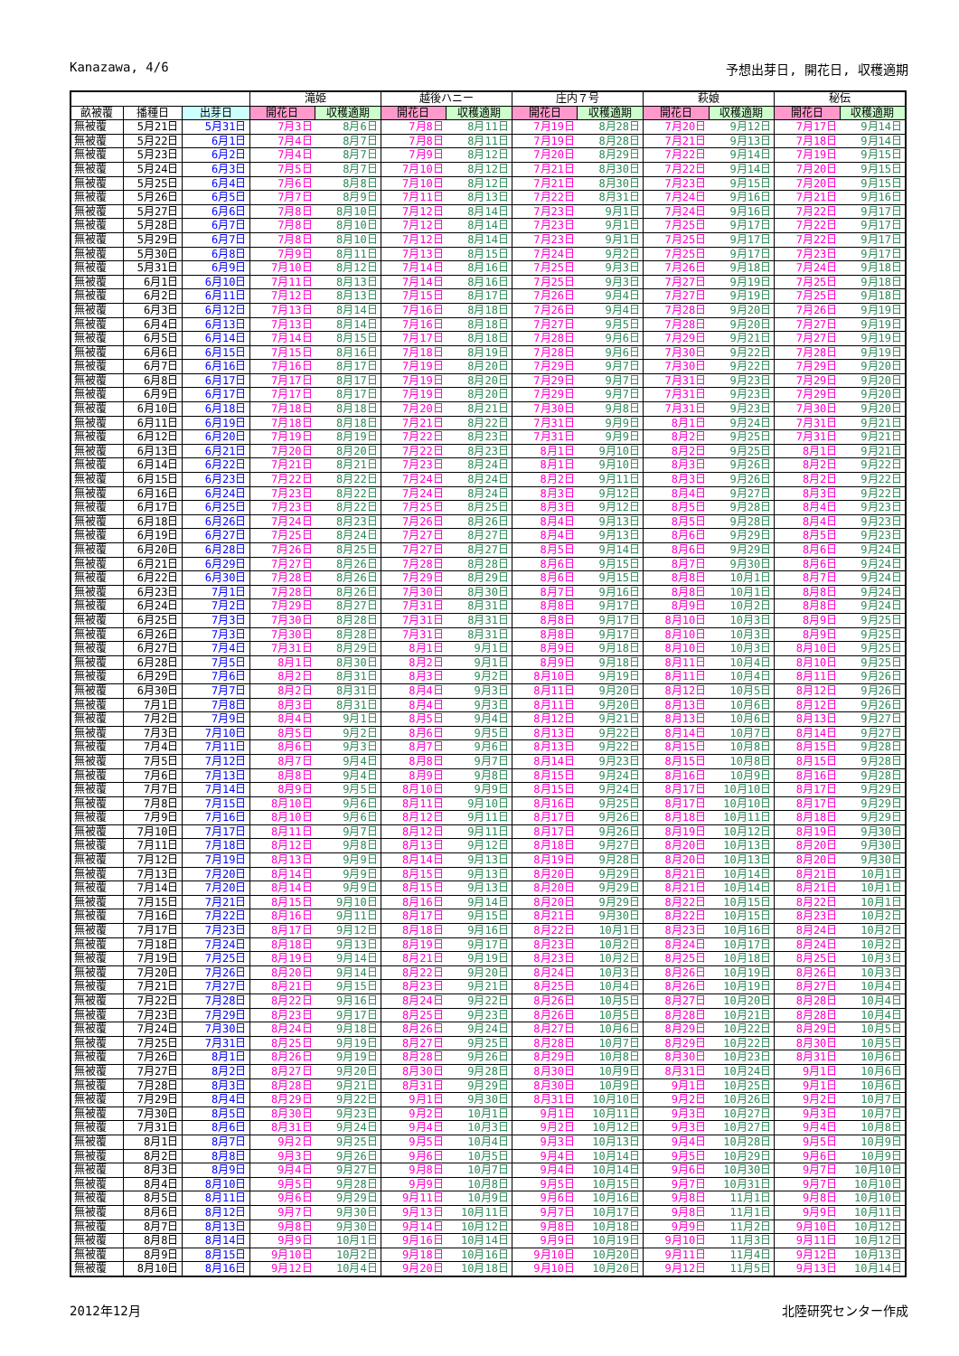Kanazawa, 4/6 予想出芽日, 開花日, 収穫適期
| | | | 滝姫 | | 越後ハニー | | 庄内７号 | | 萩娘 | | 秘伝 | |
| --- | --- | --- | --- | --- | --- | --- | --- | --- | --- | --- | --- | --- |
| 畝被覆 | 播種日 | 出芽日 | 開花日 | 収穫適期 | 開花日 | 収穫適期 | 開花日 | 収穫適期 | 開花日 | 収穫適期 | 開花日 | 収穫適期 |
| 無被覆 | 5月21日 | 5月31日 | 7月3日 | 8月6日 | 7月8日 | 8月11日 | 7月19日 | 8月28日 | 7月20日 | 9月12日 | 7月17日 | 9月14日 |
| 無被覆 | 5月22日 | 6月1日 | 7月4日 | 8月7日 | 7月8日 | 8月11日 | 7月19日 | 8月28日 | 7月21日 | 9月13日 | 7月18日 | 9月14日 |
| 無被覆 | 5月23日 | 6月2日 | 7月4日 | 8月7日 | 7月9日 | 8月12日 | 7月20日 | 8月29日 | 7月22日 | 9月14日 | 7月19日 | 9月15日 |
| 無被覆 | 5月24日 | 6月3日 | 7月5日 | 8月7日 | 7月10日 | 8月12日 | 7月21日 | 8月30日 | 7月22日 | 9月14日 | 7月20日 | 9月15日 |
| 無被覆 | 5月25日 | 6月4日 | 7月6日 | 8月8日 | 7月10日 | 8月12日 | 7月21日 | 8月30日 | 7月23日 | 9月15日 | 7月20日 | 9月15日 |
| 無被覆 | 5月26日 | 6月5日 | 7月7日 | 8月9日 | 7月11日 | 8月13日 | 7月22日 | 8月31日 | 7月24日 | 9月16日 | 7月21日 | 9月16日 |
| 無被覆 | 5月27日 | 6月6日 | 7月8日 | 8月10日 | 7月12日 | 8月14日 | 7月23日 | 9月1日 | 7月24日 | 9月16日 | 7月22日 | 9月17日 |
| 無被覆 | 5月28日 | 6月7日 | 7月8日 | 8月10日 | 7月12日 | 8月14日 | 7月23日 | 9月1日 | 7月25日 | 9月17日 | 7月22日 | 9月17日 |
| 無被覆 | 5月29日 | 6月7日 | 7月8日 | 8月10日 | 7月12日 | 8月14日 | 7月23日 | 9月1日 | 7月25日 | 9月17日 | 7月22日 | 9月17日 |
| 無被覆 | 5月30日 | 6月8日 | 7月9日 | 8月11日 | 7月13日 | 8月15日 | 7月24日 | 9月2日 | 7月25日 | 9月17日 | 7月23日 | 9月17日 |
| 無被覆 | 5月31日 | 6月9日 | 7月10日 | 8月12日 | 7月14日 | 8月16日 | 7月25日 | 9月3日 | 7月26日 | 9月18日 | 7月24日 | 9月18日 |
| 無被覆 | 6月1日 | 6月10日 | 7月11日 | 8月13日 | 7月14日 | 8月16日 | 7月25日 | 9月3日 | 7月27日 | 9月19日 | 7月25日 | 9月18日 |
| 無被覆 | 6月2日 | 6月11日 | 7月12日 | 8月13日 | 7月15日 | 8月17日 | 7月26日 | 9月4日 | 7月27日 | 9月19日 | 7月25日 | 9月18日 |
| 無被覆 | 6月3日 | 6月12日 | 7月13日 | 8月14日 | 7月16日 | 8月18日 | 7月26日 | 9月4日 | 7月28日 | 9月20日 | 7月26日 | 9月19日 |
| 無被覆 | 6月4日 | 6月13日 | 7月13日 | 8月14日 | 7月16日 | 8月18日 | 7月27日 | 9月5日 | 7月28日 | 9月20日 | 7月27日 | 9月19日 |
| 無被覆 | 6月5日 | 6月14日 | 7月14日 | 8月15日 | 7月17日 | 8月18日 | 7月28日 | 9月6日 | 7月29日 | 9月21日 | 7月27日 | 9月19日 |
| 無被覆 | 6月6日 | 6月15日 | 7月15日 | 8月16日 | 7月18日 | 8月19日 | 7月28日 | 9月6日 | 7月30日 | 9月22日 | 7月28日 | 9月19日 |
| 無被覆 | 6月7日 | 6月16日 | 7月16日 | 8月17日 | 7月19日 | 8月20日 | 7月29日 | 9月7日 | 7月30日 | 9月22日 | 7月29日 | 9月20日 |
| 無被覆 | 6月8日 | 6月17日 | 7月17日 | 8月17日 | 7月19日 | 8月20日 | 7月29日 | 9月7日 | 7月31日 | 9月23日 | 7月29日 | 9月20日 |
| 無被覆 | 6月9日 | 6月17日 | 7月17日 | 8月17日 | 7月19日 | 8月20日 | 7月29日 | 9月7日 | 7月31日 | 9月23日 | 7月29日 | 9月20日 |
| 無被覆 | 6月10日 | 6月18日 | 7月18日 | 8月18日 | 7月20日 | 8月21日 | 7月30日 | 9月8日 | 7月31日 | 9月23日 | 7月30日 | 9月20日 |
| 無被覆 | 6月11日 | 6月19日 | 7月18日 | 8月18日 | 7月21日 | 8月22日 | 7月31日 | 9月9日 | 8月1日 | 9月24日 | 7月31日 | 9月21日 |
| 無被覆 | 6月12日 | 6月20日 | 7月19日 | 8月19日 | 7月22日 | 8月23日 | 7月31日 | 9月9日 | 8月2日 | 9月25日 | 7月31日 | 9月21日 |
| 無被覆 | 6月13日 | 6月21日 | 7月20日 | 8月20日 | 7月22日 | 8月23日 | 8月1日 | 9月10日 | 8月2日 | 9月25日 | 8月1日 | 9月21日 |
| 無被覆 | 6月14日 | 6月22日 | 7月21日 | 8月21日 | 7月23日 | 8月24日 | 8月1日 | 9月10日 | 8月3日 | 9月26日 | 8月2日 | 9月22日 |
| 無被覆 | 6月15日 | 6月23日 | 7月22日 | 8月22日 | 7月24日 | 8月24日 | 8月2日 | 9月11日 | 8月3日 | 9月26日 | 8月2日 | 9月22日 |
| 無被覆 | 6月16日 | 6月24日 | 7月23日 | 8月22日 | 7月24日 | 8月24日 | 8月3日 | 9月12日 | 8月4日 | 9月27日 | 8月3日 | 9月22日 |
| 無被覆 | 6月17日 | 6月25日 | 7月23日 | 8月22日 | 7月25日 | 8月25日 | 8月3日 | 9月12日 | 8月5日 | 9月28日 | 8月4日 | 9月23日 |
| 無被覆 | 6月18日 | 6月26日 | 7月24日 | 8月23日 | 7月26日 | 8月26日 | 8月4日 | 9月13日 | 8月5日 | 9月28日 | 8月4日 | 9月23日 |
| 無被覆 | 6月19日 | 6月27日 | 7月25日 | 8月24日 | 7月27日 | 8月27日 | 8月4日 | 9月13日 | 8月6日 | 9月29日 | 8月5日 | 9月23日 |
| 無被覆 | 6月20日 | 6月28日 | 7月26日 | 8月25日 | 7月27日 | 8月27日 | 8月5日 | 9月14日 | 8月6日 | 9月29日 | 8月6日 | 9月24日 |
| 無被覆 | 6月21日 | 6月29日 | 7月27日 | 8月26日 | 7月28日 | 8月28日 | 8月6日 | 9月15日 | 8月7日 | 9月30日 | 8月6日 | 9月24日 |
| 無被覆 | 6月22日 | 6月30日 | 7月28日 | 8月26日 | 7月29日 | 8月29日 | 8月6日 | 9月15日 | 8月8日 | 10月1日 | 8月7日 | 9月24日 |
| 無被覆 | 6月23日 | 7月1日 | 7月28日 | 8月26日 | 7月30日 | 8月30日 | 8月7日 | 9月16日 | 8月8日 | 10月1日 | 8月8日 | 9月24日 |
| 無被覆 | 6月24日 | 7月2日 | 7月29日 | 8月27日 | 7月31日 | 8月31日 | 8月8日 | 9月17日 | 8月9日 | 10月2日 | 8月8日 | 9月24日 |
| 無被覆 | 6月25日 | 7月3日 | 7月30日 | 8月28日 | 7月31日 | 8月31日 | 8月8日 | 9月17日 | 8月10日 | 10月3日 | 8月9日 | 9月25日 |
| 無被覆 | 6月26日 | 7月3日 | 7月30日 | 8月28日 | 7月31日 | 8月31日 | 8月8日 | 9月17日 | 8月10日 | 10月3日 | 8月9日 | 9月25日 |
| 無被覆 | 6月27日 | 7月4日 | 7月31日 | 8月29日 | 8月1日 | 9月1日 | 8月9日 | 9月18日 | 8月10日 | 10月3日 | 8月10日 | 9月25日 |
| 無被覆 | 6月28日 | 7月5日 | 8月1日 | 8月30日 | 8月2日 | 9月1日 | 8月9日 | 9月18日 | 8月11日 | 10月4日 | 8月10日 | 9月25日 |
| 無被覆 | 6月29日 | 7月6日 | 8月2日 | 8月31日 | 8月3日 | 9月2日 | 8月10日 | 9月19日 | 8月11日 | 10月4日 | 8月11日 | 9月26日 |
| 無被覆 | 6月30日 | 7月7日 | 8月2日 | 8月31日 | 8月4日 | 9月3日 | 8月11日 | 9月20日 | 8月12日 | 10月5日 | 8月12日 | 9月26日 |
| 無被覆 | 7月1日 | 7月8日 | 8月3日 | 8月31日 | 8月4日 | 9月3日 | 8月11日 | 9月20日 | 8月13日 | 10月6日 | 8月12日 | 9月26日 |
| 無被覆 | 7月2日 | 7月9日 | 8月4日 | 9月1日 | 8月5日 | 9月4日 | 8月12日 | 9月21日 | 8月13日 | 10月6日 | 8月13日 | 9月27日 |
| 無被覆 | 7月3日 | 7月10日 | 8月5日 | 9月2日 | 8月6日 | 9月5日 | 8月13日 | 9月22日 | 8月14日 | 10月7日 | 8月14日 | 9月27日 |
| 無被覆 | 7月4日 | 7月11日 | 8月6日 | 9月3日 | 8月7日 | 9月6日 | 8月13日 | 9月22日 | 8月15日 | 10月8日 | 8月15日 | 9月28日 |
| 無被覆 | 7月5日 | 7月12日 | 8月7日 | 9月4日 | 8月8日 | 9月7日 | 8月14日 | 9月23日 | 8月15日 | 10月8日 | 8月15日 | 9月28日 |
| 無被覆 | 7月6日 | 7月13日 | 8月8日 | 9月4日 | 8月9日 | 9月8日 | 8月15日 | 9月24日 | 8月16日 | 10月9日 | 8月16日 | 9月28日 |
| 無被覆 | 7月7日 | 7月14日 | 8月9日 | 9月5日 | 8月10日 | 9月9日 | 8月15日 | 9月24日 | 8月17日 | 10月10日 | 8月17日 | 9月29日 |
| 無被覆 | 7月8日 | 7月15日 | 8月10日 | 9月6日 | 8月11日 | 9月10日 | 8月16日 | 9月25日 | 8月17日 | 10月10日 | 8月17日 | 9月29日 |
| 無被覆 | 7月9日 | 7月16日 | 8月10日 | 9月6日 | 8月12日 | 9月11日 | 8月17日 | 9月26日 | 8月18日 | 10月11日 | 8月18日 | 9月29日 |
| 無被覆 | 7月10日 | 7月17日 | 8月11日 | 9月7日 | 8月12日 | 9月11日 | 8月17日 | 9月26日 | 8月19日 | 10月12日 | 8月19日 | 9月30日 |
| 無被覆 | 7月11日 | 7月18日 | 8月12日 | 9月8日 | 8月13日 | 9月12日 | 8月18日 | 9月27日 | 8月20日 | 10月13日 | 8月20日 | 9月30日 |
| 無被覆 | 7月12日 | 7月19日 | 8月13日 | 9月9日 | 8月14日 | 9月13日 | 8月19日 | 9月28日 | 8月20日 | 10月13日 | 8月20日 | 9月30日 |
| 無被覆 | 7月13日 | 7月20日 | 8月14日 | 9月9日 | 8月15日 | 9月13日 | 8月20日 | 9月29日 | 8月21日 | 10月14日 | 8月21日 | 10月1日 |
| 無被覆 | 7月14日 | 7月20日 | 8月14日 | 9月9日 | 8月15日 | 9月13日 | 8月20日 | 9月29日 | 8月21日 | 10月14日 | 8月21日 | 10月1日 |
| 無被覆 | 7月15日 | 7月21日 | 8月15日 | 9月10日 | 8月16日 | 9月14日 | 8月20日 | 9月29日 | 8月22日 | 10月15日 | 8月22日 | 10月1日 |
| 無被覆 | 7月16日 | 7月22日 | 8月16日 | 9月11日 | 8月17日 | 9月15日 | 8月21日 | 9月30日 | 8月22日 | 10月15日 | 8月23日 | 10月2日 |
| 無被覆 | 7月17日 | 7月23日 | 8月17日 | 9月12日 | 8月18日 | 9月16日 | 8月22日 | 10月1日 | 8月23日 | 10月16日 | 8月24日 | 10月2日 |
| 無被覆 | 7月18日 | 7月24日 | 8月18日 | 9月13日 | 8月19日 | 9月17日 | 8月23日 | 10月2日 | 8月24日 | 10月17日 | 8月24日 | 10月2日 |
| 無被覆 | 7月19日 | 7月25日 | 8月19日 | 9月14日 | 8月21日 | 9月19日 | 8月23日 | 10月2日 | 8月25日 | 10月18日 | 8月25日 | 10月3日 |
| 無被覆 | 7月20日 | 7月26日 | 8月20日 | 9月14日 | 8月22日 | 9月20日 | 8月24日 | 10月3日 | 8月26日 | 10月19日 | 8月26日 | 10月3日 |
| 無被覆 | 7月21日 | 7月27日 | 8月21日 | 9月15日 | 8月23日 | 9月21日 | 8月25日 | 10月4日 | 8月26日 | 10月19日 | 8月27日 | 10月4日 |
| 無被覆 | 7月22日 | 7月28日 | 8月22日 | 9月16日 | 8月24日 | 9月22日 | 8月26日 | 10月5日 | 8月27日 | 10月20日 | 8月28日 | 10月4日 |
| 無被覆 | 7月23日 | 7月29日 | 8月23日 | 9月17日 | 8月25日 | 9月23日 | 8月26日 | 10月5日 | 8月28日 | 10月21日 | 8月28日 | 10月4日 |
| 無被覆 | 7月24日 | 7月30日 | 8月24日 | 9月18日 | 8月26日 | 9月24日 | 8月27日 | 10月6日 | 8月29日 | 10月22日 | 8月29日 | 10月5日 |
| 無被覆 | 7月25日 | 7月31日 | 8月25日 | 9月19日 | 8月27日 | 9月25日 | 8月28日 | 10月7日 | 8月29日 | 10月22日 | 8月30日 | 10月5日 |
| 無被覆 | 7月26日 | 8月1日 | 8月26日 | 9月19日 | 8月28日 | 9月26日 | 8月29日 | 10月8日 | 8月30日 | 10月23日 | 8月31日 | 10月6日 |
| 無被覆 | 7月27日 | 8月2日 | 8月27日 | 9月20日 | 8月30日 | 9月28日 | 8月30日 | 10月9日 | 8月31日 | 10月24日 | 9月1日 | 10月6日 |
| 無被覆 | 7月28日 | 8月3日 | 8月28日 | 9月21日 | 8月31日 | 9月29日 | 8月30日 | 10月9日 | 9月1日 | 10月25日 | 9月1日 | 10月6日 |
| 無被覆 | 7月29日 | 8月4日 | 8月29日 | 9月22日 | 9月1日 | 9月30日 | 8月31日 | 10月10日 | 9月2日 | 10月26日 | 9月2日 | 10月7日 |
| 無被覆 | 7月30日 | 8月5日 | 8月30日 | 9月23日 | 9月2日 | 10月1日 | 9月1日 | 10月11日 | 9月3日 | 10月27日 | 9月3日 | 10月7日 |
| 無被覆 | 7月31日 | 8月6日 | 8月31日 | 9月24日 | 9月4日 | 10月3日 | 9月2日 | 10月12日 | 9月3日 | 10月27日 | 9月4日 | 10月8日 |
| 無被覆 | 8月1日 | 8月7日 | 9月2日 | 9月25日 | 9月5日 | 10月4日 | 9月3日 | 10月13日 | 9月4日 | 10月28日 | 9月5日 | 10月9日 |
| 無被覆 | 8月2日 | 8月8日 | 9月3日 | 9月26日 | 9月6日 | 10月5日 | 9月4日 | 10月14日 | 9月5日 | 10月29日 | 9月6日 | 10月9日 |
| 無被覆 | 8月3日 | 8月9日 | 9月4日 | 9月27日 | 9月8日 | 10月7日 | 9月4日 | 10月14日 | 9月6日 | 10月30日 | 9月7日 | 10月10日 |
| 無被覆 | 8月4日 | 8月10日 | 9月5日 | 9月28日 | 9月9日 | 10月8日 | 9月5日 | 10月15日 | 9月7日 | 10月31日 | 9月7日 | 10月10日 |
| 無被覆 | 8月5日 | 8月11日 | 9月6日 | 9月29日 | 9月11日 | 10月9日 | 9月6日 | 10月16日 | 9月8日 | 11月1日 | 9月8日 | 10月10日 |
| 無被覆 | 8月6日 | 8月12日 | 9月7日 | 9月30日 | 9月13日 | 10月11日 | 9月7日 | 10月17日 | 9月8日 | 11月1日 | 9月9日 | 10月11日 |
| 無被覆 | 8月7日 | 8月13日 | 9月8日 | 9月30日 | 9月14日 | 10月12日 | 9月8日 | 10月18日 | 9月9日 | 11月2日 | 9月10日 | 10月12日 |
| 無被覆 | 8月8日 | 8月14日 | 9月9日 | 10月1日 | 9月16日 | 10月14日 | 9月9日 | 10月19日 | 9月10日 | 11月3日 | 9月11日 | 10月12日 |
| 無被覆 | 8月9日 | 8月15日 | 9月10日 | 10月2日 | 9月18日 | 10月16日 | 9月10日 | 10月20日 | 9月11日 | 11月4日 | 9月12日 | 10月13日 |
| 無被覆 | 8月10日 | 8月16日 | 9月12日 | 10月4日 | 9月20日 | 10月18日 | 9月10日 | 10月20日 | 9月12日 | 11月5日 | 9月13日 | 10月14日 |
2012年12月 北陸研究センター作成